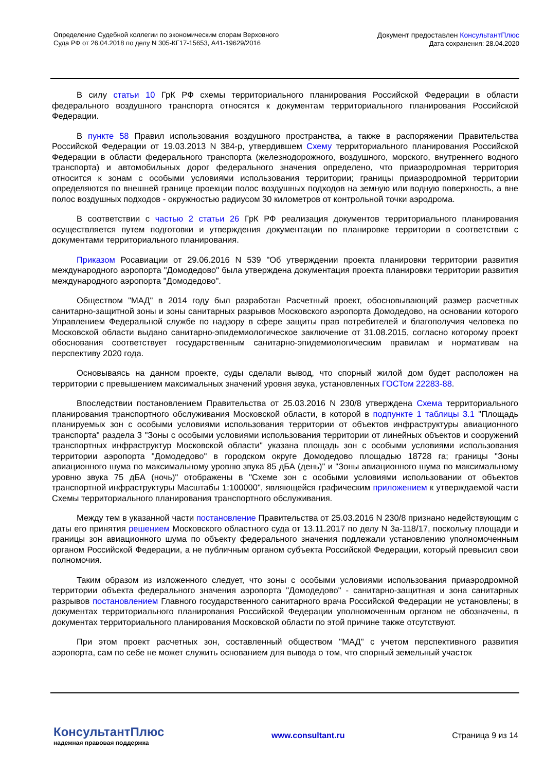Определение Судебной коллегии по экономическим спорам Верховного
Суда РФ от 26.04.2018 по делу N 305-КГ17-15653, А41-19629/2016
Документ предоставлен КонсультантПлюс
Дата сохранения: 28.04.2020
В силу статьи 10 ГрК РФ схемы территориального планирования Российской Федерации в области федерального воздушного транспорта относятся к документам территориального планирования Российской Федерации.
В пункте 58 Правил использования воздушного пространства, а также в распоряжении Правительства Российской Федерации от 19.03.2013 N 384-р, утвердившем Схему территориального планирования Российской Федерации в области федерального транспорта (железнодорожного, воздушного, морского, внутреннего водного транспорта) и автомобильных дорог федерального значения определено, что приаэродромная территория относится к зонам с особыми условиями использования территории; границы приаэродромной территории определяются по внешней границе проекции полос воздушных подходов на земную или водную поверхность, а вне полос воздушных подходов - окружностью радиусом 30 километров от контрольной точки аэродрома.
В соответствии с частью 2 статьи 26 ГрК РФ реализация документов территориального планирования осуществляется путем подготовки и утверждения документации по планировке территории в соответствии с документами территориального планирования.
Приказом Росавиации от 29.06.2016 N 539 "Об утверждении проекта планировки территории развития международного аэропорта "Домодедово" была утверждена документация проекта планировки территории развития международного аэропорта "Домодедово".
Обществом "МАД" в 2014 году был разработан Расчетный проект, обосновывающий размер расчетных санитарно-защитной зоны и зоны санитарных разрывов Московского аэропорта Домодедово, на основании которого Управлением Федеральной службе по надзору в сфере защиты прав потребителей и благополучия человека по Московской области выдано санитарно-эпидемиологическое заключение от 31.08.2015, согласно которому проект обоснования соответствует государственным санитарно-эпидемиологическим правилам и нормативам на перспективу 2020 года.
Основываясь на данном проекте, суды сделали вывод, что спорный жилой дом будет расположен на территории с превышением максимальных значений уровня звука, установленных ГОСТом 22283-88.
Впоследствии постановлением Правительства от 25.03.2016 N 230/8 утверждена Схема территориального планирования транспортного обслуживания Московской области, в которой в подпункте 1 таблицы 3.1 "Площадь планируемых зон с особыми условиями использования территории от объектов инфраструктуры авиационного транспорта" раздела 3 "Зоны с особыми условиями использования территории от линейных объектов и сооружений транспортных инфраструктур Московской области" указана площадь зон с особыми условиями использования территории аэропорта "Домодедово" в городском округе Домодедово площадью 18728 га; границы "Зоны авиационного шума по максимальному уровню звука 85 дБА (день)" и "Зоны авиационного шума по максимальному уровню звука 75 дБА (ночь)" отображены в "Схеме зон с особыми условиями использовании от объектов транспортной инфраструктуры Масштабы 1:100000", являющейся графическим приложением к утверждаемой части Схемы территориального планирования транспортного обслуживания.
Между тем в указанной части постановление Правительства от 25.03.2016 N 230/8 признано недействующим с даты его принятия решением Московского областного суда от 13.11.2017 по делу N 3а-118/17, поскольку площади и границы зон авиационного шума по объекту федерального значения подлежали установлению уполномоченным органом Российской Федерации, а не публичным органом субъекта Российской Федерации, который превысил свои полномочия.
Таким образом из изложенного следует, что зоны с особыми условиями использования приаэродромной территории объекта федерального значения аэропорта "Домодедово" - санитарно-защитная и зона санитарных разрывов постановлением Главного государственного санитарного врача Российской Федерации не установлены; в документах территориального планирования Российской Федерации уполномоченным органом не обозначены, в документах территориального планирования Московской области по этой причине также отсутствуют.
При этом проект расчетных зон, составленный обществом "МАД" с учетом перспективного развития аэропорта, сам по себе не может служить основанием для вывода о том, что спорный земельный участок
КонсультантПлюс
надежная правовая поддержка
www.consultant.ru Страница 9 из 14